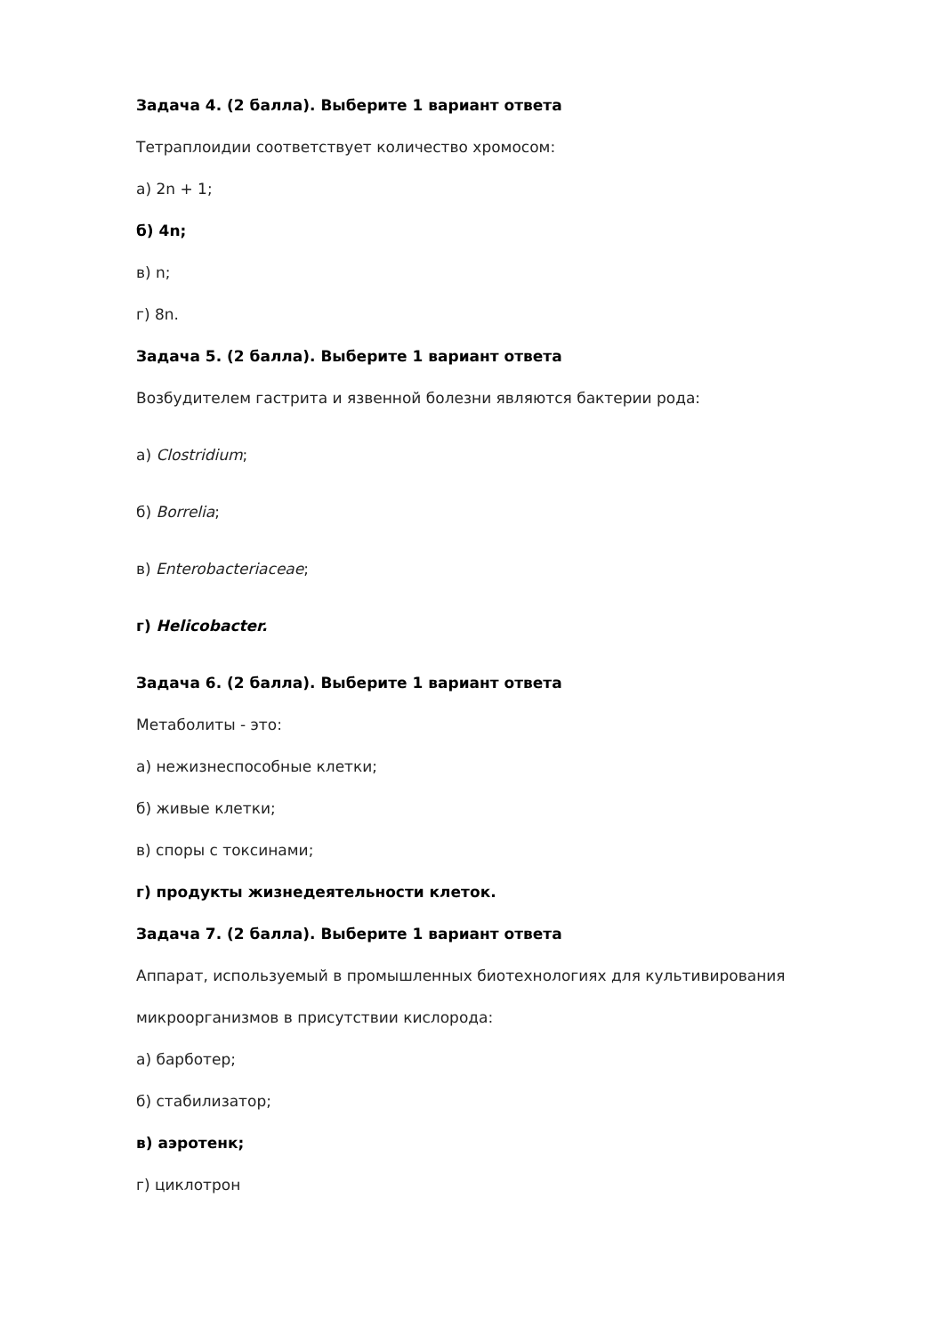Задача 4. (2 балла). Выберите 1 вариант ответа
Тетраплоидии соответствует количество хромосом:
а) 2n + 1;
б) 4n;
в) n;
г) 8n.
Задача 5. (2 балла). Выберите 1 вариант ответа
Возбудителем гастрита и язвенной болезни являются бактерии рода:
а) Clostridium;
б) Borrelia;
в) Enterobacteriaceae;
г) Helicobacter.
Задача 6. (2 балла). Выберите 1 вариант ответа
Метаболиты - это:
а) нежизнеспособные клетки;
б) живые клетки;
в) споры с токсинами;
г) продукты жизнедеятельности клеток.
Задача 7. (2 балла). Выберите 1 вариант ответа
Аппарат, используемый в промышленных биотехнологиях для культивирования
микроорганизмов в присутствии кислорода:
а) барботер;
б) стабилизатор;
в) аэротенк;
г) циклотрон